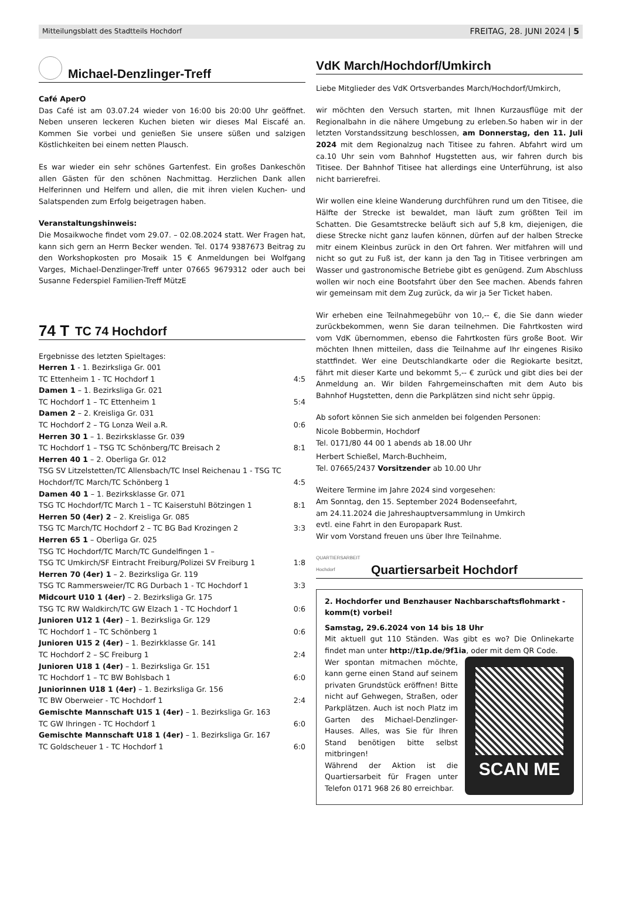Mitteilungsblatt des Stadtteils Hochdorf FREITAG, 28. JUNI 2024 | 5
Michael-Denzlinger-Treff
Café AperO
Das Café ist am 03.07.24 wieder von 16:00 bis 20:00 Uhr geöffnet. Neben unseren leckeren Kuchen bieten wir dieses Mal Eiscafé an. Kommen Sie vorbei und genießen Sie unsere süßen und salzigen Köstlichkeiten bei einem netten Plausch.
Es war wieder ein sehr schönes Gartenfest. Ein großes Dankeschön allen Gästen für den schönen Nachmittag. Herzlichen Dank allen Helferinnen und Helfern und allen, die mit ihren vielen Kuchen- und Salatspenden zum Erfolg beigetragen haben.
Veranstaltungshinweis:
Die Mosaikwoche findet vom 29.07. – 02.08.2024 statt. Wer Fragen hat, kann sich gern an Herrn Becker wenden. Tel. 0174 9387673 Beitrag zu den Workshopkosten pro Mosaik 15 € Anmeldungen bei Wolfgang Varges, Michael-Denzlinger-Treff unter 07665 9679312 oder auch bei Susanne Federspiel Familien-Treff MützE
74 T TC 74 Hochdorf
Ergebnisse des letzten Spieltages:
| Herren 1 - 1. Bezirksliga Gr. 001 | |
| TC Ettenheim 1 - TC Hochdorf 1 | 4:5 |
| Damen 1 – 1. Bezirksliga Gr. 021 | |
| TC Hochdorf 1 – TC Ettenheim 1 | 5:4 |
| Damen 2 – 2. Kreisliga Gr. 031 | |
| TC Hochdorf 2 – TG Lonza Weil a.R. | 0:6 |
| Herren 30 1 – 1. Bezirksklasse Gr. 039 | |
| TC Hochdorf 1 – TSG TC Schönberg/TC Breisach 2 | 8:1 |
| Herren 40 1 – 2. Oberliga Gr. 012 | |
| TSG SV Litzelstetten/TC Allensbach/TC Insel Reichenau 1 - TSG TC Hochdorf/TC March/TC Schönberg 1 | 4:5 |
| Damen 40 1 – 1. Bezirksklasse Gr. 071 | |
| TSG TC Hochdorf/TC March 1 – TC Kaiserstuhl Bötzingen 1 | 8:1 |
| Herren 50 (4er) 2 – 2. Kreisliga Gr. 085 | |
| TSG TC March/TC Hochdorf 2 – TC BG Bad Krozingen 2 | 3:3 |
| Herren 65 1 – Oberliga Gr. 025 | |
| TSG TC Hochdorf/TC March/TC Gundelfingen 1 – TSG TC Umkirch/SF Eintracht Freiburg/Polizei SV Freiburg 1 | 1:8 |
| Herren 70 (4er) 1 – 2. Bezirksliga Gr. 119 | |
| TSG TC Rammersweier/TC RG Durbach 1 - TC Hochdorf 1 | 3:3 |
| Midcourt U10 1 (4er) – 2. Bezirksliga Gr. 175 | |
| TSG TC RW Waldkirch/TC GW Elzach 1 - TC Hochdorf 1 | 0:6 |
| Junioren U12 1 (4er) – 1. Bezirksliga Gr. 129 | |
| TC Hochdorf 1 – TC Schönberg 1 | 0:6 |
| Junioren U15 2 (4er) – 1. Bezirkklasse Gr. 141 | |
| TC Hochdorf 2 – SC Freiburg 1 | 2:4 |
| Junioren U18 1 (4er) – 1. Bezirksliga Gr. 151 | |
| TC Hochdorf 1 – TC BW Bohlsbach 1 | 6:0 |
| Juniorinnen U18 1 (4er) – 1. Bezirksliga Gr. 156 | |
| TC BW Oberweier - TC Hochdorf 1 | 2:4 |
| Gemischte Mannschaft U15 1 (4er) – 1. Bezirksliga Gr. 163 | |
| TC GW Ihringen - TC Hochdorf 1 | 6:0 |
| Gemischte Mannschaft U18 1 (4er) – 1. Bezirksliga Gr. 167 | |
| TC Goldscheuer 1 - TC Hochdorf 1 | 6:0 |
VdK March/Hochdorf/Umkirch
Liebe Mitglieder des VdK Ortsverbandes March/Hochdorf/Umkirch,
wir möchten den Versuch starten, mit Ihnen Kurzausflüge mit der Regionalbahn in die nähere Umgebung zu erleben.So haben wir in der letzten Vorstandssitzung beschlossen, am Donnerstag, den 11. Juli 2024 mit dem Regionalzug nach Titisee zu fahren. Abfahrt wird um ca.10 Uhr sein vom Bahnhof Hugstetten aus, wir fahren durch bis Titisee. Der Bahnhof Titisee hat allerdings eine Unterführung, ist also nicht barrierefrei.
Wir wollen eine kleine Wanderung durchführen rund um den Titisee, die Hälfte der Strecke ist bewaldet, man läuft zum größten Teil im Schatten. Die Gesamtstrecke beläuft sich auf 5,8 km, diejenigen, die diese Strecke nicht ganz laufen können, dürfen auf der halben Strecke mitr einem Kleinbus zurück in den Ort fahren. Wer mitfahren will und nicht so gut zu Fuß ist, der kann ja den Tag in Titisee verbringen am Wasser und gastronomische Betriebe gibt es genügend. Zum Abschluss wollen wir noch eine Bootsfahrt über den See machen. Abends fahren wir gemeinsam mit dem Zug zurück, da wir ja 5er Ticket haben.
Wir erheben eine Teilnahmegebühr von 10,-- €, die Sie dann wieder zurückbekommen, wenn Sie daran teilnehmen. Die Fahrtkosten wird vom VdK übernommen, ebenso die Fahrtkosten fürs große Boot. Wir möchten Ihnen mitteilen, dass die Teilnahme auf Ihr eingenes Risiko stattfindet. Wer eine Deutschlandkarte oder die Regiokarte besitzt, fährt mit dieser Karte und bekommt 5,-- € zurück und gibt dies bei der Anmeldung an. Wir bilden Fahrgemeinschaften mit dem Auto bis Bahnhof Hugstetten, denn die Parkplätzen sind nicht sehr üppig.
Ab sofort können Sie sich anmelden bei folgenden Personen:
Nicole Bobbermin, Hochdorf
Tel. 0171/80 44 00 1 abends ab 18.00 Uhr
Herbert Schießel, March-Buchheim,
Tel. 07665/2437 Vorsitzender ab 10.00 Uhr
Weitere Termine im Jahre 2024 sind vorgesehen:
Am Sonntag, den 15. September 2024 Bodenseefahrt,
am 24.11.2024 die Jahreshauptversammlung in Umkirch
evtl. eine Fahrt in den Europapark Rust.
Wir vom Vorstand freuen uns über Ihre Teilnahme.
QUARTIERSARBEIT Hochdorf Quartiersarbeit Hochdorf
2. Hochdorfer und Benzhauser Nachbarschaftsflohmarkt - komm(t) vorbei!
Samstag, 29.6.2024 von 14 bis 18 Uhr
Mit aktuell gut 110 Ständen. Was gibt es wo? Die Onlinekarte findet man unter http://t1p.de/9f1ia, oder mit dem QR Code.
SCAN ME
Wer spontan mitmachen möchte, kann gerne einen Stand auf seinem privaten Grundstück eröffnen! Bitte nicht auf Gehwegen, Straßen, oder Parkplätzen. Auch ist noch Platz im Garten des Michael-Denzlinger-Hauses. Alles, was Sie für Ihren Stand benötigen bitte selbst mitbringen!
Während der Aktion ist die Quartiersarbeit für Fragen unter Telefon 0171 968 26 80 erreichbar.